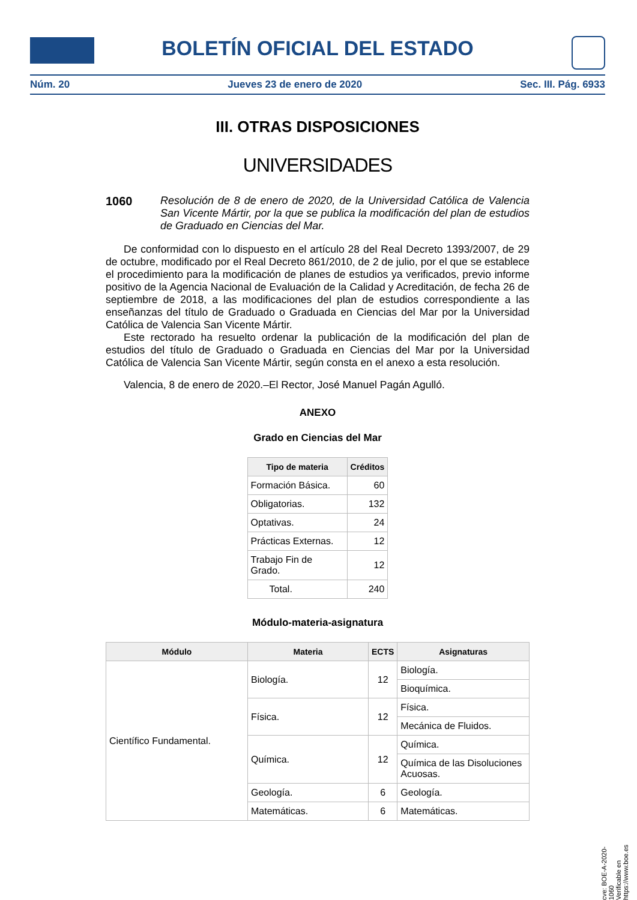BOLETÍN OFICIAL DEL ESTADO
Núm. 20 Jueves 23 de enero de 2020 Sec. III. Pág. 6933
III. OTRAS DISPOSICIONES
UNIVERSIDADES
1060 Resolución de 8 de enero de 2020, de la Universidad Católica de Valencia San Vicente Mártir, por la que se publica la modificación del plan de estudios de Graduado en Ciencias del Mar.
De conformidad con lo dispuesto en el artículo 28 del Real Decreto 1393/2007, de 29 de octubre, modificado por el Real Decreto 861/2010, de 2 de julio, por el que se establece el procedimiento para la modificación de planes de estudios ya verificados, previo informe positivo de la Agencia Nacional de Evaluación de la Calidad y Acreditación, de fecha 26 de septiembre de 2018, a las modificaciones del plan de estudios correspondiente a las enseñanzas del título de Graduado o Graduada en Ciencias del Mar por la Universidad Católica de Valencia San Vicente Mártir.
Este rectorado ha resuelto ordenar la publicación de la modificación del plan de estudios del título de Graduado o Graduada en Ciencias del Mar por la Universidad Católica de Valencia San Vicente Mártir, según consta en el anexo a esta resolución.
Valencia, 8 de enero de 2020.–El Rector, José Manuel Pagán Agulló.
ANEXO
Grado en Ciencias del Mar
| Tipo de materia | Créditos |
| --- | --- |
| Formación Básica. | 60 |
| Obligatorias. | 132 |
| Optativas. | 24 |
| Prácticas Externas. | 12 |
| Trabajo Fin de Grado. | 12 |
| Total. | 240 |
Módulo-materia-asignatura
| Módulo | Materia | ECTS | Asignaturas |
| --- | --- | --- | --- |
| Científico Fundamental. | Biología. | 12 | Biología. |
| | | | Bioquímica. |
| | Física. | 12 | Física. |
| | | | Mecánica de Fluidos. |
| | Química. | 12 | Química. |
| | | | Química de las Disoluciones Acuosas. |
| | Geología. | 6 | Geología. |
| | Matemáticas. | 6 | Matemáticas. |
cve: BOE-A-2020-1060
Verificable en https://www.boe.es